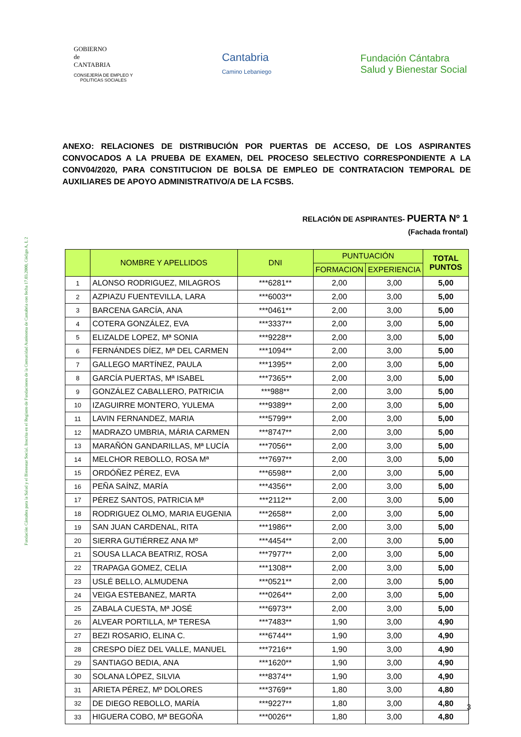Fundación Cántabra para la Salud y el Bienestar Social. Inscrita en el Registro de Fundaciones de la Comunidad Autónoma de Cantabria con fecha 17.03.2000, Código A, I, 2
GOBIERNO
de
CANTABRIA
CONSEJERÍA DE EMPLEO Y
POLITICAS SOCIALES
Cantabria
Camino Lebaniego
Fundación Cántabra
Salud y Bienestar Social
ANEXO: RELACIONES DE DISTRIBUCIÓN POR PUERTAS DE ACCESO, DE LOS ASPIRANTES CONVOCADOS A LA PRUEBA DE EXAMEN, DEL PROCESO SELECTIVO CORRESPONDIENTE A LA CONV04/2020, PARA CONSTITUCION DE BOLSA DE EMPLEO DE CONTRATACION TEMPORAL DE AUXILIARES DE APOYO ADMINISTRATIVO/A DE LA FCSBS.
RELACIÓN DE ASPIRANTES- PUERTA Nº 1
(Fachada frontal)
| | NOMBRE Y APELLIDOS | DNI | PUNTUACIÓN | | TOTAL PUNTOS |
| --- | --- | --- | --- | --- | --- |
| | | | FORMACION | EXPERIENCIA | |
| 1 | ALONSO RODRIGUEZ, MILAGROS | ***6281** | 2,00 | 3,00 | 5,00 |
| 2 | AZPIAZU FUENTEVILLA, LARA | ***6003** | 2,00 | 3,00 | 5,00 |
| 3 | BARCENA GARCÍA, ANA | ***0461** | 2,00 | 3,00 | 5,00 |
| 4 | COTERA GONZÁLEZ, EVA | ***3337** | 2,00 | 3,00 | 5,00 |
| 5 | ELIZALDE LOPEZ, Mª SONIA | ***9228** | 2,00 | 3,00 | 5,00 |
| 6 | FERNÁNDES DÍEZ, Mª DEL CARMEN | ***1094** | 2,00 | 3,00 | 5,00 |
| 7 | GALLEGO MARTÍNEZ, PAULA | ***1395** | 2,00 | 3,00 | 5,00 |
| 8 | GARCÍA PUERTAS, Mª ISABEL | ***7365** | 2,00 | 3,00 | 5,00 |
| 9 | GONZÁLEZ CABALLERO, PATRICIA | ***988** | 2,00 | 3,00 | 5,00 |
| 10 | IZAGUIRRE MONTERO, YULEMA | ***9389** | 2,00 | 3,00 | 5,00 |
| 11 | LAVIN FERNANDEZ, MARIA | ***5799** | 2,00 | 3,00 | 5,00 |
| 12 | MADRAZO UMBRIA, MÁRIA CARMEN | ***8747** | 2,00 | 3,00 | 5,00 |
| 13 | MARAÑÓN GANDARILLAS, Mª LUCÍA | ***7056** | 2,00 | 3,00 | 5,00 |
| 14 | MELCHOR REBOLLO, ROSA Mª | ***7697** | 2,00 | 3,00 | 5,00 |
| 15 | ORDÓÑEZ PÉREZ, EVA | ***6598** | 2,00 | 3,00 | 5,00 |
| 16 | PEÑA SAÍNZ, MARÍA | ***4356** | 2,00 | 3,00 | 5,00 |
| 17 | PÉREZ SANTOS, PATRICIA Mª | ***2112** | 2,00 | 3,00 | 5,00 |
| 18 | RODRIGUEZ OLMO, MARIA EUGENIA | ***2658** | 2,00 | 3,00 | 5,00 |
| 19 | SAN JUAN CARDENAL, RITA | ***1986** | 2,00 | 3,00 | 5,00 |
| 20 | SIERRA GUTIÉRREZ ANA Mº | ***4454** | 2,00 | 3,00 | 5,00 |
| 21 | SOUSA LLACA BEATRIZ, ROSA | ***7977** | 2,00 | 3,00 | 5,00 |
| 22 | TRAPAGA GOMEZ, CELIA | ***1308** | 2,00 | 3,00 | 5,00 |
| 23 | USLÉ BELLO, ALMUDENA | ***0521** | 2,00 | 3,00 | 5,00 |
| 24 | VEIGA ESTEBANEZ, MARTA | ***0264** | 2,00 | 3,00 | 5,00 |
| 25 | ZABALA CUESTA, Mª JOSÉ | ***6973** | 2,00 | 3,00 | 5,00 |
| 26 | ALVEAR PORTILLA, Mª TERESA | ***7483** | 1,90 | 3,00 | 4,90 |
| 27 | BEZI ROSARIO, ELINA C. | ***6744** | 1,90 | 3,00 | 4,90 |
| 28 | CRESPO DÍEZ DEL VALLE, MANUEL | ***7216** | 1,90 | 3,00 | 4,90 |
| 29 | SANTIAGO BEDIA, ANA | ***1620** | 1,90 | 3,00 | 4,90 |
| 30 | SOLANA LÓPEZ, SILVIA | ***8374** | 1,90 | 3,00 | 4,90 |
| 31 | ARIETA PÉREZ, Mº DOLORES | ***3769** | 1,80 | 3,00 | 4,80 |
| 32 | DE DIEGO REBOLLO, MARÍA | ***9227** | 1,80 | 3,00 | 4,80 |
| 33 | HIGUERA COBO, Mª BEGOÑA | ***0026** | 1,80 | 3,00 | 4,80 |
3